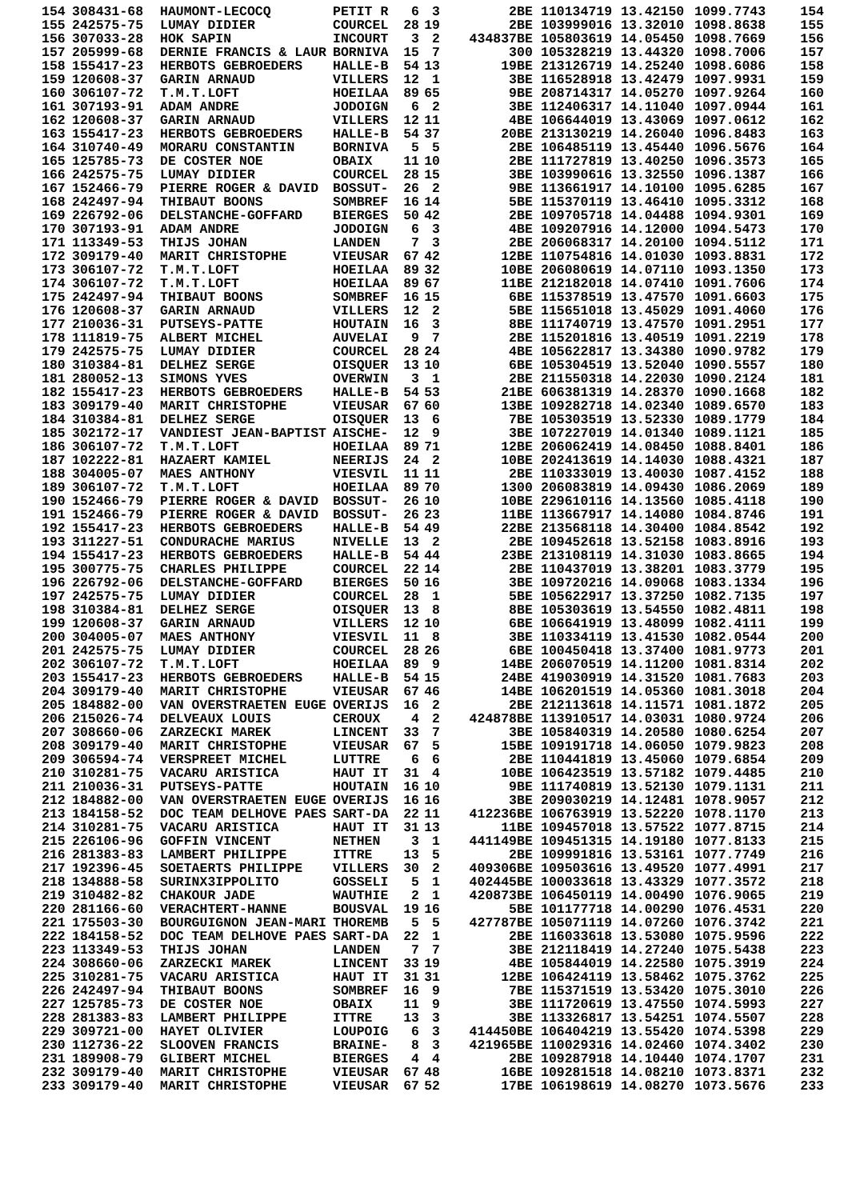| 154 | 308431-68 | HAUMONT-LECOCQ | PETIT R | 6 | 3 | 2 | BE | 110134719 | 13.42150 | 1099.7743 | 154 |
| 155 | 242575-75 | LUMAY DIDIER | COURCEL | 28 | 19 | 2 | BE | 103999016 | 13.32010 | 1098.8638 | 155 |
| 156 | 307033-28 | HOK SAPIN | INCOURT | 3 | 2 | 434837 | BE | 105803619 | 14.05450 | 1098.7669 | 156 |
| 157 | 205999-68 | DERNIE FRANCIS & LAUR | BORNIVA | 15 | 7 | 3 | 00 | 105328219 | 13.44320 | 1098.7006 | 157 |
| 158 | 155417-23 | HERBOTS GEBROEDERS | HALLE-B | 54 | 13 | 19 | BE | 213126719 | 14.25240 | 1098.6086 | 158 |
| 159 | 120608-37 | GARIN ARNAUD | VILLERS | 12 | 1 | 3 | BE | 116528918 | 13.42479 | 1097.9931 | 159 |
| 160 | 306107-72 | T.M.T.LOFT | HOEILAA | 89 | 65 | 9 | BE | 208714317 | 14.05270 | 1097.9264 | 160 |
| 161 | 307193-91 | ADAM ANDRE | JODOIGN | 6 | 2 | 3 | BE | 112406317 | 14.11040 | 1097.0944 | 161 |
| 162 | 120608-37 | GARIN ARNAUD | VILLERS | 12 | 11 | 4 | BE | 106644019 | 13.43069 | 1097.0612 | 162 |
| 163 | 155417-23 | HERBOTS GEBROEDERS | HALLE-B | 54 | 37 | 20 | BE | 213130219 | 14.26040 | 1096.8483 | 163 |
| 164 | 310740-49 | MORARU CONSTANTIN | BORNIVA | 5 | 5 | 2 | BE | 106485119 | 13.45440 | 1096.5676 | 164 |
| 165 | 125785-73 | DE COSTER NOE | OBAIX | 11 | 10 | 2 | BE | 111727819 | 13.40250 | 1096.3573 | 165 |
| 166 | 242575-75 | LUMAY DIDIER | COURCEL | 28 | 15 | 3 | BE | 103990616 | 13.32550 | 1096.1387 | 166 |
| 167 | 152466-79 | PIERRE ROGER & DAVID | BOSSUT- | 26 | 2 | 9 | BE | 113661917 | 14.10100 | 1095.6285 | 167 |
| 168 | 242497-94 | THIBAUT BOONS | SOMBREF | 16 | 14 | 5 | BE | 115370119 | 13.46410 | 1095.3312 | 168 |
| 169 | 226792-06 | DELSTANCHE-GOFFARD | BIERGES | 50 | 42 | 2 | BE | 109705718 | 14.04488 | 1094.9301 | 169 |
| 170 | 307193-91 | ADAM ANDRE | JODOIGN | 6 | 3 | 4 | BE | 109207916 | 14.12000 | 1094.5473 | 170 |
| 171 | 113349-53 | THIJS JOHAN | LANDEN | 7 | 3 | 2 | BE | 206068317 | 14.20100 | 1094.5112 | 171 |
| 172 | 309179-40 | MARIT CHRISTOPHE | VIEUSAR | 67 | 42 | 12 | BE | 110754816 | 14.01030 | 1093.8831 | 172 |
| 173 | 306107-72 | T.M.T.LOFT | HOEILAA | 89 | 32 | 10 | BE | 206080619 | 14.07110 | 1093.1350 | 173 |
| 174 | 306107-72 | T.M.T.LOFT | HOEILAA | 89 | 67 | 11 | BE | 212182018 | 14.07410 | 1091.7606 | 174 |
| 175 | 242497-94 | THIBAUT BOONS | SOMBREF | 16 | 15 | 6 | BE | 115378519 | 13.47570 | 1091.6603 | 175 |
| 176 | 120608-37 | GARIN ARNAUD | VILLERS | 12 | 2 | 5 | BE | 115651018 | 13.45029 | 1091.4060 | 176 |
| 177 | 210036-31 | PUTSEYS-PATTE | HOUTAIN | 16 | 3 | 8 | BE | 111740719 | 13.47570 | 1091.2951 | 177 |
| 178 | 111819-75 | ALBERT MICHEL | AUVELAI | 9 | 7 | 2 | BE | 115201816 | 13.40519 | 1091.2219 | 178 |
| 179 | 242575-75 | LUMAY DIDIER | COURCEL | 28 | 24 | 4 | BE | 105622817 | 13.34380 | 1090.9782 | 179 |
| 180 | 310384-81 | DELHEZ SERGE | OISQUER | 13 | 10 | 6 | BE | 105304519 | 13.52040 | 1090.5557 | 180 |
| 181 | 280052-13 | SIMONS YVES | OVERWIN | 3 | 1 | 2 | BE | 211550318 | 14.22030 | 1090.2124 | 181 |
| 182 | 155417-23 | HERBOTS GEBROEDERS | HALLE-B | 54 | 53 | 21 | BE | 606381319 | 14.28370 | 1090.1668 | 182 |
| 183 | 309179-40 | MARIT CHRISTOPHE | VIEUSAR | 67 | 60 | 13 | BE | 109282718 | 14.02340 | 1089.6570 | 183 |
| 184 | 310384-81 | DELHEZ SERGE | OISQUER | 13 | 6 | 7 | BE | 105303519 | 13.52330 | 1089.1779 | 184 |
| 185 | 302172-17 | VANDIEST JEAN-BAPTIST | AISCHE- | 12 | 9 | 3 | BE | 107227019 | 14.01340 | 1089.1121 | 185 |
| 186 | 306107-72 | T.M.T.LOFT | HOEILAA | 89 | 71 | 12 | BE | 206062419 | 14.08450 | 1088.8401 | 186 |
| 187 | 102222-81 | HAZAERT KAMIEL | NEERIJS | 24 | 2 | 10 | BE | 202413619 | 14.14030 | 1088.4321 | 187 |
| 188 | 304005-07 | MAES ANTHONY | VIESVIL | 11 | 11 | 2 | BE | 110333019 | 13.40030 | 1087.4152 | 188 |
| 189 | 306107-72 | T.M.T.LOFT | HOEILAA | 89 | 70 | 13 | 00 | 206083819 | 14.09430 | 1086.2069 | 189 |
| 190 | 152466-79 | PIERRE ROGER & DAVID | BOSSUT- | 26 | 10 | 10 | BE | 229610116 | 14.13560 | 1085.4118 | 190 |
| 191 | 152466-79 | PIERRE ROGER & DAVID | BOSSUT- | 26 | 23 | 11 | BE | 113667917 | 14.14080 | 1084.8746 | 191 |
| 192 | 155417-23 | HERBOTS GEBROEDERS | HALLE-B | 54 | 49 | 22 | BE | 213568118 | 14.30400 | 1084.8542 | 192 |
| 193 | 311227-51 | CONDURACHE MARIUS | NIVELLE | 13 | 2 | 2 | BE | 109452618 | 13.52158 | 1083.8916 | 193 |
| 194 | 155417-23 | HERBOTS GEBROEDERS | HALLE-B | 54 | 44 | 23 | BE | 213108119 | 14.31030 | 1083.8665 | 194 |
| 195 | 300775-75 | CHARLES PHILIPPE | COURCEL | 22 | 14 | 2 | BE | 110437019 | 13.38201 | 1083.3779 | 195 |
| 196 | 226792-06 | DELSTANCHE-GOFFARD | BIERGES | 50 | 16 | 3 | BE | 109720216 | 14.09068 | 1083.1334 | 196 |
| 197 | 242575-75 | LUMAY DIDIER | COURCEL | 28 | 1 | 5 | BE | 105622917 | 13.37250 | 1082.7135 | 197 |
| 198 | 310384-81 | DELHEZ SERGE | OISQUER | 13 | 8 | 8 | BE | 105303619 | 13.54550 | 1082.4811 | 198 |
| 199 | 120608-37 | GARIN ARNAUD | VILLERS | 12 | 10 | 6 | BE | 106641919 | 13.48099 | 1082.4111 | 199 |
| 200 | 304005-07 | MAES ANTHONY | VIESVIL | 11 | 8 | 3 | BE | 110334119 | 13.41530 | 1082.0544 | 200 |
| 201 | 242575-75 | LUMAY DIDIER | COURCEL | 28 | 26 | 6 | BE | 100450418 | 13.37400 | 1081.9773 | 201 |
| 202 | 306107-72 | T.M.T.LOFT | HOEILAA | 89 | 9 | 14 | BE | 206070519 | 14.11200 | 1081.8314 | 202 |
| 203 | 155417-23 | HERBOTS GEBROEDERS | HALLE-B | 54 | 15 | 24 | BE | 419030919 | 14.31520 | 1081.7683 | 203 |
| 204 | 309179-40 | MARIT CHRISTOPHE | VIEUSAR | 67 | 46 | 14 | BE | 106201519 | 14.05360 | 1081.3018 | 204 |
| 205 | 184882-00 | VAN OVERSTRAETEN EUGE | OVERIJS | 16 | 2 | 2 | BE | 212113618 | 14.11571 | 1081.1872 | 205 |
| 206 | 215026-74 | DELVEAUX LOUIS | CEROUX | 4 | 2 | 424878 | BE | 113910517 | 14.03031 | 1080.9724 | 206 |
| 207 | 308660-06 | ZARZECKI MAREK | LINCENT | 33 | 7 | 3 | BE | 105840319 | 14.20580 | 1080.6254 | 207 |
| 208 | 309179-40 | MARIT CHRISTOPHE | VIEUSAR | 67 | 5 | 15 | BE | 109191718 | 14.06050 | 1079.9823 | 208 |
| 209 | 306594-74 | VERSPREET MICHEL | LUTTRE | 6 | 6 | 2 | BE | 110441819 | 13.45060 | 1079.6854 | 209 |
| 210 | 310281-75 | VACARU ARISTICA | HAUT IT | 31 | 4 | 10 | BE | 106423519 | 13.57182 | 1079.4485 | 210 |
| 211 | 210036-31 | PUTSEYS-PATTE | HOUTAIN | 16 | 10 | 9 | BE | 111740819 | 13.52130 | 1079.1131 | 211 |
| 212 | 184882-00 | VAN OVERSTRAETEN EUGE | OVERIJS | 16 | 16 | 3 | BE | 209030219 | 14.12481 | 1078.9057 | 212 |
| 213 | 184158-52 | DOC TEAM DELHOVE PAES | SART-DA | 22 | 11 | 412236 | BE | 106763919 | 13.52220 | 1078.1170 | 213 |
| 214 | 310281-75 | VACARU ARISTICA | HAUT IT | 31 | 13 | 11 | BE | 109457018 | 13.57522 | 1077.8715 | 214 |
| 215 | 226106-96 | GOFFIN VINCENT | NETHEN | 3 | 1 | 441149 | BE | 109451315 | 14.19180 | 1077.8133 | 215 |
| 216 | 281383-83 | LAMBERT PHILIPPE | ITTRE | 13 | 5 | 2 | BE | 109991816 | 13.53161 | 1077.7749 | 216 |
| 217 | 192396-45 | SOETAERTS PHILIPPE | VILLERS | 30 | 2 | 409306 | BE | 109503616 | 13.49520 | 1077.4991 | 217 |
| 218 | 134888-58 | SURINX3IPPOLITO | GOSSELI | 5 | 1 | 402445 | BE | 100033618 | 13.43329 | 1077.3572 | 218 |
| 219 | 310482-82 | CHAKOUR JADE | WAUTHIE | 2 | 1 | 420873 | BE | 106450119 | 14.00490 | 1076.9065 | 219 |
| 220 | 281166-60 | VERACHTERT-HANNE | BOUSVAL | 19 | 16 | 5 | BE | 101177718 | 14.00290 | 1076.4531 | 220 |
| 221 | 175503-30 | BOURGUIGNON JEAN-MARI | THOREMB | 5 | 5 | 427787 | BE | 105071119 | 14.07260 | 1076.3742 | 221 |
| 222 | 184158-52 | DOC TEAM DELHOVE PAES | SART-DA | 22 | 1 | 2 | BE | 116033618 | 13.53080 | 1075.9596 | 222 |
| 223 | 113349-53 | THIJS JOHAN | LANDEN | 7 | 7 | 3 | BE | 212118419 | 14.27240 | 1075.5438 | 223 |
| 224 | 308660-06 | ZARZECKI MAREK | LINCENT | 33 | 19 | 4 | BE | 105844019 | 14.22580 | 1075.3919 | 224 |
| 225 | 310281-75 | VACARU ARISTICA | HAUT IT | 31 | 31 | 12 | BE | 106424119 | 13.58462 | 1075.3762 | 225 |
| 226 | 242497-94 | THIBAUT BOONS | SOMBREF | 16 | 9 | 7 | BE | 115371519 | 13.53420 | 1075.3010 | 226 |
| 227 | 125785-73 | DE COSTER NOE | OBAIX | 11 | 9 | 3 | BE | 111720619 | 13.47550 | 1074.5993 | 227 |
| 228 | 281383-83 | LAMBERT PHILIPPE | ITTRE | 13 | 3 | 3 | BE | 113326817 | 13.54251 | 1074.5507 | 228 |
| 229 | 309721-00 | HAYET OLIVIER | LOUPOIG | 6 | 3 | 414450 | BE | 106404219 | 13.55420 | 1074.5398 | 229 |
| 230 | 112736-22 | SLOOVEN FRANCIS | BRAINE- | 8 | 3 | 421965 | BE | 110029316 | 14.02460 | 1074.3402 | 230 |
| 231 | 189908-79 | GLIBERT MICHEL | BIERGES | 4 | 4 | 2 | BE | 109287918 | 14.10440 | 1074.1707 | 231 |
| 232 | 309179-40 | MARIT CHRISTOPHE | VIEUSAR | 67 | 48 | 16 | BE | 109281518 | 14.08210 | 1073.8371 | 232 |
| 233 | 309179-40 | MARIT CHRISTOPHE | VIEUSAR | 67 | 52 | 17 | BE | 106198619 | 14.08270 | 1073.5676 | 233 |